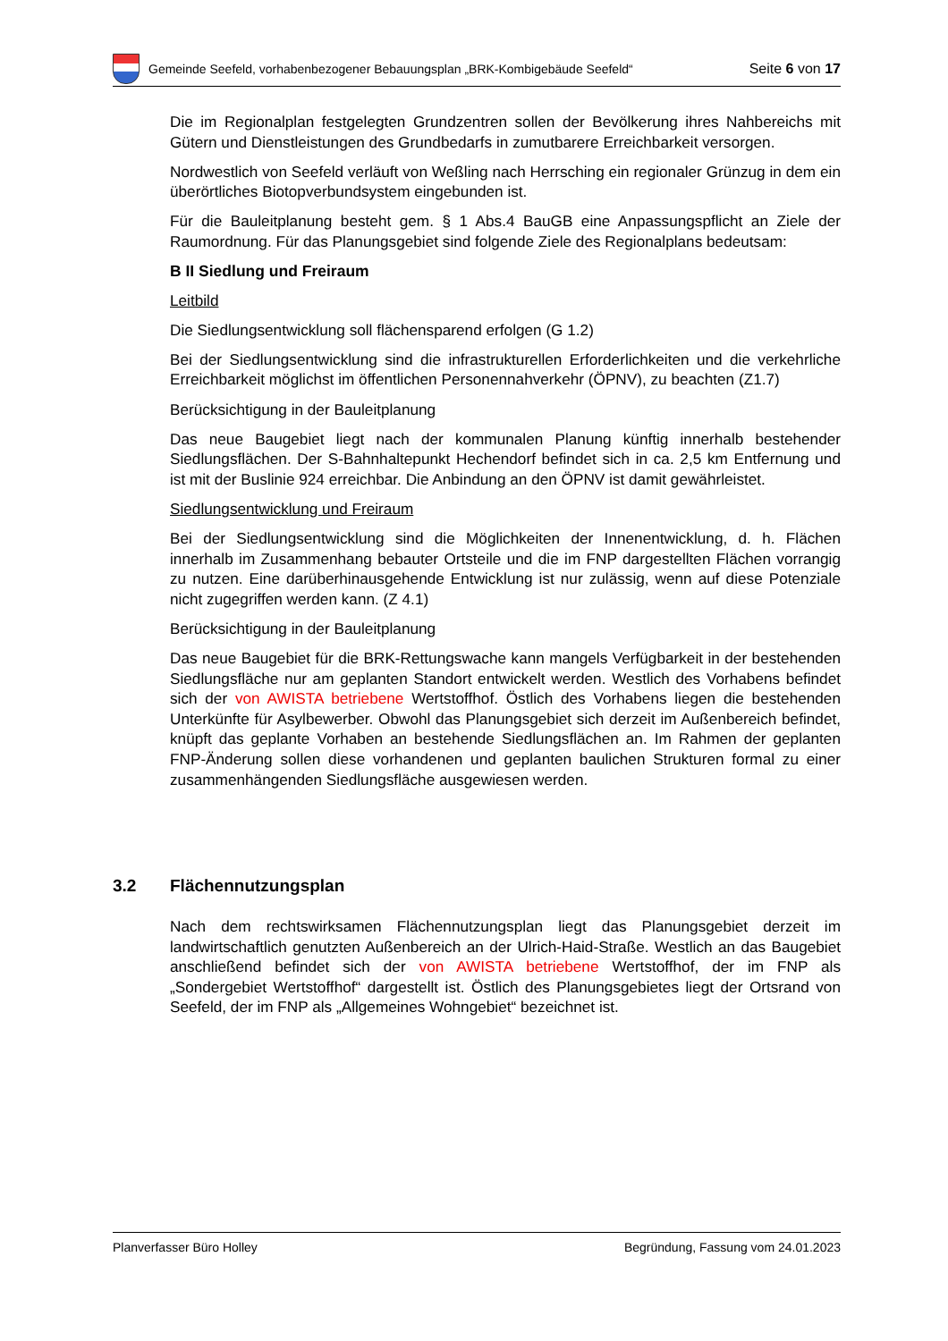Gemeinde Seefeld, vorhabenbezogener Bebauungsplan „BRK-Kombigebäude Seefeld“
Seite 6 von 17
Die im Regionalplan festgelegten Grundzentren sollen der Bevölkerung ihres Nahbereichs mit Gütern und Dienstleistungen des Grundbedarfs in zumutbarere Erreichbarkeit versorgen.
Nordwestlich von Seefeld verläuft von Weßling nach Herrsching ein regionaler Grünzug in dem ein überörtliches Biotopverbundsystem eingebunden ist.
Für die Bauleitplanung besteht gem. § 1 Abs.4 BauGB eine Anpassungspflicht an Ziele der Raumordnung. Für das Planungsgebiet sind folgende Ziele des Regionalplans bedeutsam:
B II Siedlung und Freiraum
Leitbild
Die Siedlungsentwicklung soll flächensparend erfolgen (G 1.2)
Bei der Siedlungsentwicklung sind die infrastrukturellen Erforderlichkeiten und die verkehrliche Erreichbarkeit möglichst im öffentlichen Personennahverkehr (ÖPNV), zu beachten (Z1.7)
Berücksichtigung in der Bauleitplanung
Das neue Baugebiet liegt nach der kommunalen Planung künftig innerhalb bestehender Siedlungsflächen. Der S-Bahnhaltepunkt Hechendorf befindet sich in ca. 2,5 km Entfernung und ist mit der Buslinie 924 erreichbar. Die Anbindung an den ÖPNV ist damit gewährleistet.
Siedlungsentwicklung und Freiraum
Bei der Siedlungsentwicklung sind die Möglichkeiten der Innenentwicklung, d. h. Flächen innerhalb im Zusammenhang bebauter Ortsteile und die im FNP dargestellten Flächen vorrangig zu nutzen. Eine darüberhinausgehende Entwicklung ist nur zulässig, wenn auf diese Potenziale nicht zugegriffen werden kann. (Z 4.1)
Berücksichtigung in der Bauleitplanung
Das neue Baugebiet für die BRK-Rettungswache kann mangels Verfügbarkeit in der bestehenden Siedlungsfläche nur am geplanten Standort entwickelt werden. Westlich des Vorhabens befindet sich der von AWISTA betriebene Wertstoffhof. Östlich des Vorhabens liegen die bestehenden Unterkünfte für Asylbewerber. Obwohl das Planungsgebiet sich derzeit im Außenbereich befindet, knüpft das geplante Vorhaben an bestehende Siedlungsflächen an. Im Rahmen der geplanten FNP-Änderung sollen diese vorhandenen und geplanten baulichen Strukturen formal zu einer zusammenhängenden Siedlungsfläche ausgewiesen werden.
3.2 Flächennutzungsplan
Nach dem rechtswirksamen Flächennutzungsplan liegt das Planungsgebiet derzeit im landwirtschaftlich genutzten Außenbereich an der Ulrich-Haid-Straße. Westlich an das Baugebiet anschließend befindet sich der von AWISTA betriebene Wertstoffhof, der im FNP als „Sondergebiet Wertstoffhof“ dargestellt ist. Östlich des Planungsgebietes liegt der Ortsrand von Seefeld, der im FNP als „Allgemeines Wohngebiet“ bezeichnet ist.
Planverfasser Büro Holley Begründung, Fassung vom 24.01.2023